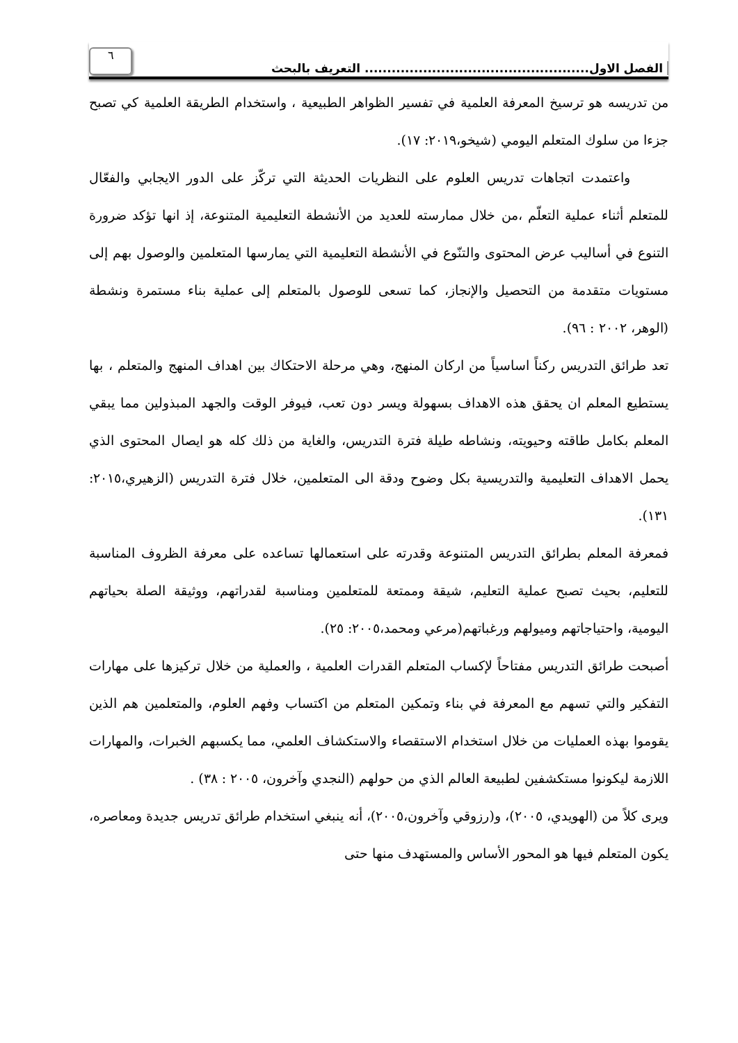الفصل الاول.................................................. التعريف بالبحث
٦
من تدريسه هو ترسيخ المعرفة العلمية في تفسير الظواهر الطبيعية ، واستخدام الطريقة العلمية كي تصبح جزءا من سلوك المتعلم اليومي (شيخو،٢٠١٩: ١٧).
واعتمدت اتجاهات تدريس العلوم على النظريات الحديثة التي تركّز على الدور الايجابي والفعّال للمتعلم أثناء عملية التعلّم ،من خلال ممارسته للعديد من الأنشطة التعليمية المتنوعة، إذ انها تؤكد ضرورة التنوع في أساليب عرض المحتوى والتنّوع في الأنشطة التعليمية التي يمارسها المتعلمين والوصول بهم إلى مستويات متقدمة من التحصيل والإنجاز، كما تسعى للوصول بالمتعلم إلى عملية بناء مستمرة ونشطة (الوهر، ٢٠٠٢ : ٩٦).
تعد طرائق التدريس ركناً اساسياً من اركان المنهج، وهي مرحلة الاحتكاك بين اهداف المنهج والمتعلم ، بها يستطيع المعلم ان يحقق هذه الاهداف بسهولة ويسر دون تعب، فيوفر الوقت والجهد المبذولين مما يبقي المعلم بكامل طاقته وحيويته، ونشاطه طيلة فترة التدريس، والغاية من ذلك كله هو ايصال المحتوى الذي يحمل الاهداف التعليمية والتدريسية بكل وضوح ودقة الى المتعلمين، خلال فترة التدريس (الزهيري،٢٠١٥: ١٣١).
فمعرفة المعلم بطرائق التدريس المتنوعة وقدرته على استعمالها تساعده على معرفة الظروف المناسبة للتعليم، بحيث تصبح عملية التعليم، شيقة وممتعة للمتعلمين ومناسبة لقدراتهم، ووثيقة الصلة بحياتهم اليومية، واحتياجاتهم وميولهم ورغباتهم(مرعي ومحمد،٢٠٠٥: ٢٥).
أصبحت طرائق التدريس مفتاحاً لإكساب المتعلم القدرات العلمية ، والعملية من خلال تركيزها على مهارات التفكير والتي تسهم مع المعرفة في بناء وتمكين المتعلم من اكتساب وفهم العلوم، والمتعلمين هم الذين يقوموا بهذه العمليات من خلال استخدام الاستقصاء والاستكشاف العلمي، مما يكسبهم الخبرات، والمهارات اللازمة ليكونوا مستكشفين لطبيعة العالم الذي من حولهم (النجدي وآخرون، ٢٠٠٥ : ٣٨) .
ويرى كلاً من (الهويدي، ٢٠٠٥)، و(رزوقي وآخرون،٢٠٠٥)، أنه ينبغي استخدام طرائق تدريس جديدة ومعاصره، يكون المتعلم فيها هو المحور الأساس والمستهدف منها حتى